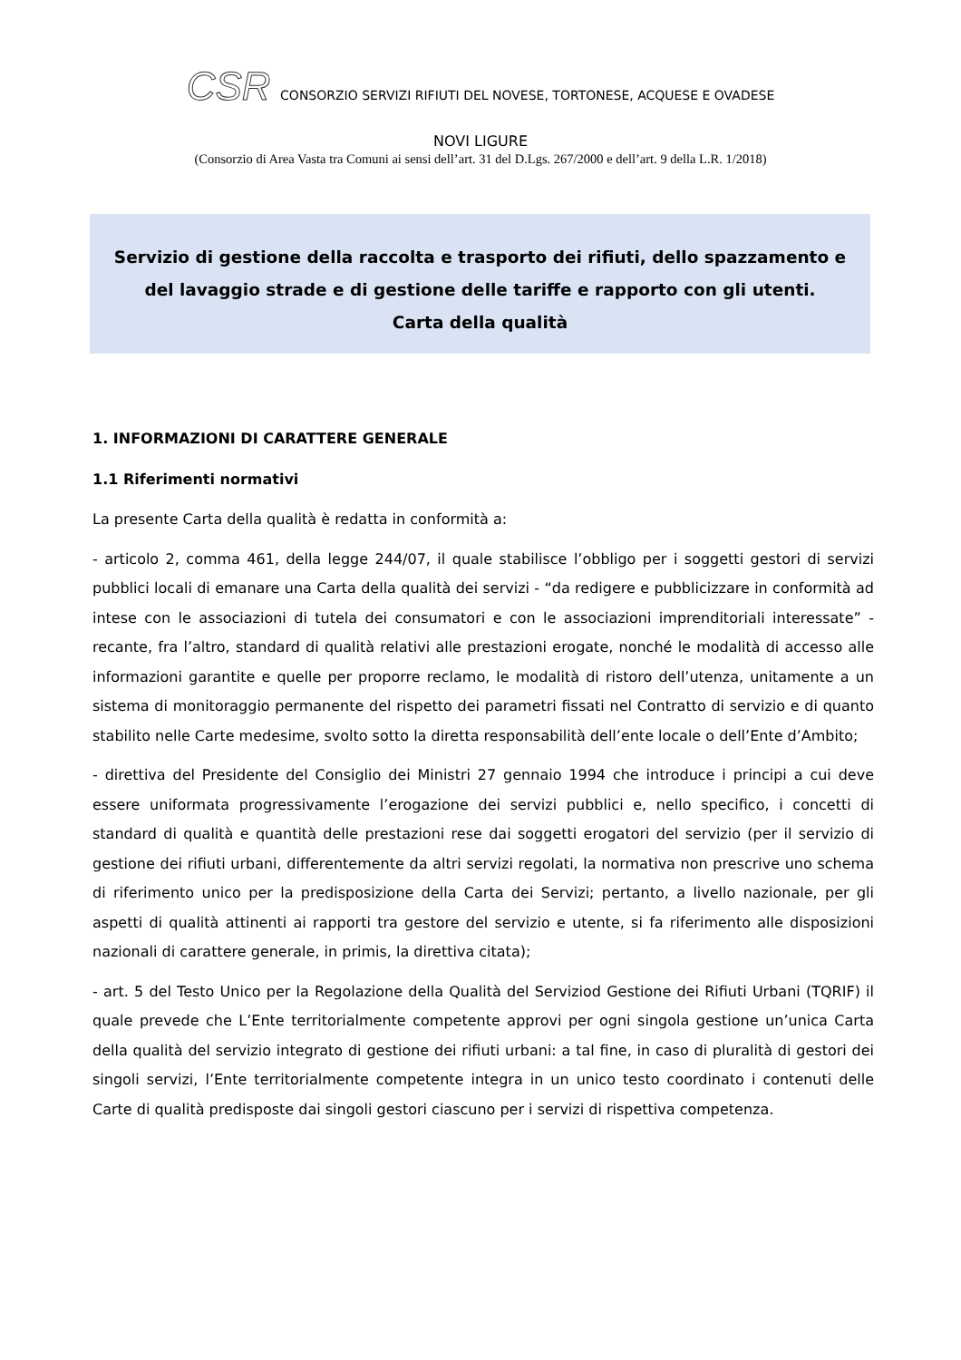CSR CONSORZIO SERVIZI RIFIUTI DEL NOVESE, TORTONESE, ACQUESE E OVADESE
NOVI LIGURE
(Consorzio di Area Vasta tra Comuni ai sensi dell’art. 31 del D.Lgs. 267/2000 e dell’art. 9 della L.R. 1/2018)
Servizio di gestione della raccolta e trasporto dei rifiuti, dello spazzamento e del lavaggio strade e di gestione delle tariffe e rapporto con gli utenti.
Carta della qualità
1. INFORMAZIONI DI CARATTERE GENERALE
1.1 Riferimenti normativi
La presente Carta della qualità è redatta in conformità a:
- articolo 2, comma 461, della legge 244/07, il quale stabilisce l’obbligo per i soggetti gestori di servizi pubblici locali di emanare una Carta della qualità dei servizi - “da redigere e pubblicizzare in conformità ad intese con le associazioni di tutela dei consumatori e con le associazioni imprenditoriali interessate” - recante, fra l’altro, standard di qualità relativi alle prestazioni erogate, nonché le modalità di accesso alle informazioni garantite e quelle per proporre reclamo, le modalità di ristoro dell’utenza, unitamente a un sistema di monitoraggio permanente del rispetto dei parametri fissati nel Contratto di servizio e di quanto stabilito nelle Carte medesime, svolto sotto la diretta responsabilità dell’ente locale o dell’Ente d’Ambito;
- direttiva del Presidente del Consiglio dei Ministri 27 gennaio 1994 che introduce i principi a cui deve essere uniformata progressivamente l’erogazione dei servizi pubblici e, nello specifico, i concetti di standard di qualità e quantità delle prestazioni rese dai soggetti erogatori del servizio (per il servizio di gestione dei rifiuti urbani, differentemente da altri servizi regolati, la normativa non prescrive uno schema di riferimento unico per la predisposizione della Carta dei Servizi; pertanto, a livello nazionale, per gli aspetti di qualità attinenti ai rapporti tra gestore del servizio e utente, si fa riferimento alle disposizioni nazionali di carattere generale, in primis, la direttiva citata);
- art. 5 del Testo Unico per la Regolazione della Qualità del Serviziod Gestione dei Rifiuti Urbani (TQRIF) il quale prevede che L’Ente territorialmente competente approvi per ogni singola gestione un’unica Carta della qualità del servizio integrato di gestione dei rifiuti urbani: a tal fine, in caso di pluralità di gestori dei singoli servizi, l’Ente territorialmente competente integra in un unico testo coordinato i contenuti delle Carte di qualità predisposte dai singoli gestori ciascuno per i servizi di rispettiva competenza.